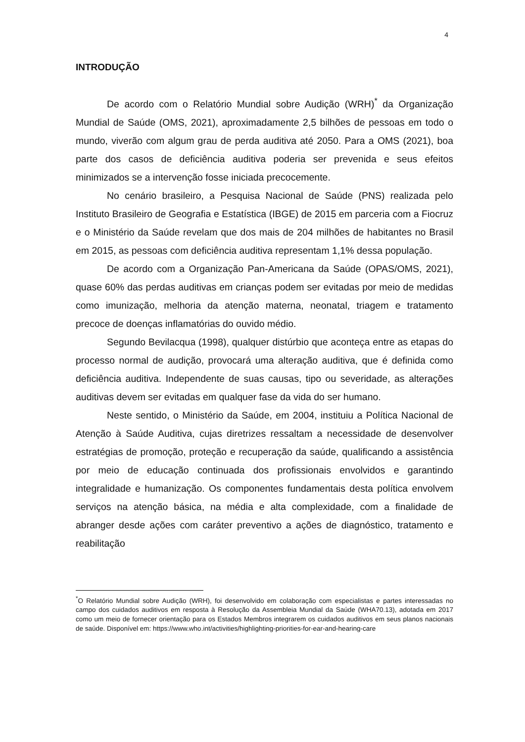4
INTRODUÇÃO
De acordo com o Relatório Mundial sobre Audição (WRH)<sup>*</sup> da Organização Mundial de Saúde (OMS, 2021), aproximadamente 2,5 bilhões de pessoas em todo o mundo, viverão com algum grau de perda auditiva até 2050. Para a OMS (2021), boa parte dos casos de deficiência auditiva poderia ser prevenida e seus efeitos minimizados se a intervenção fosse iniciada precocemente.
No cenário brasileiro, a Pesquisa Nacional de Saúde (PNS) realizada pelo Instituto Brasileiro de Geografia e Estatística (IBGE) de 2015 em parceria com a Fiocruz e o Ministério da Saúde revelam que dos mais de 204 milhões de habitantes no Brasil em 2015, as pessoas com deficiência auditiva representam 1,1% dessa população.
De acordo com a Organização Pan-Americana da Saúde (OPAS/OMS, 2021), quase 60% das perdas auditivas em crianças podem ser evitadas por meio de medidas como imunização, melhoria da atenção materna, neonatal, triagem e tratamento precoce de doenças inflamatórias do ouvido médio.
Segundo Bevilacqua (1998), qualquer distúrbio que aconteça entre as etapas do processo normal de audição, provocará uma alteração auditiva, que é definida como deficiência auditiva. Independente de suas causas, tipo ou severidade, as alterações auditivas devem ser evitadas em qualquer fase da vida do ser humano.
Neste sentido, o Ministério da Saúde, em 2004, instituiu a Política Nacional de Atenção à Saúde Auditiva, cujas diretrizes ressaltam a necessidade de desenvolver estratégias de promoção, proteção e recuperação da saúde, qualificando a assistência por meio de educação continuada dos profissionais envolvidos e garantindo integralidade e humanização. Os componentes fundamentais desta política envolvem serviços na atenção básica, na média e alta complexidade, com a finalidade de abranger desde ações com caráter preventivo a ações de diagnóstico, tratamento e reabilitação
<sup>*</sup> O Relatório Mundial sobre Audição (WRH), foi desenvolvido em colaboração com especialistas e partes interessadas no campo dos cuidados auditivos em resposta à Resolução da Assembleia Mundial da Saúde (WHA70.13), adotada em 2017 como um meio de fornecer orientação para os Estados Membros integrarem os cuidados auditivos em seus planos nacionais de saúde. Disponível em: https://www.who.int/activities/highlighting-priorities-for-ear-and-hearing-care